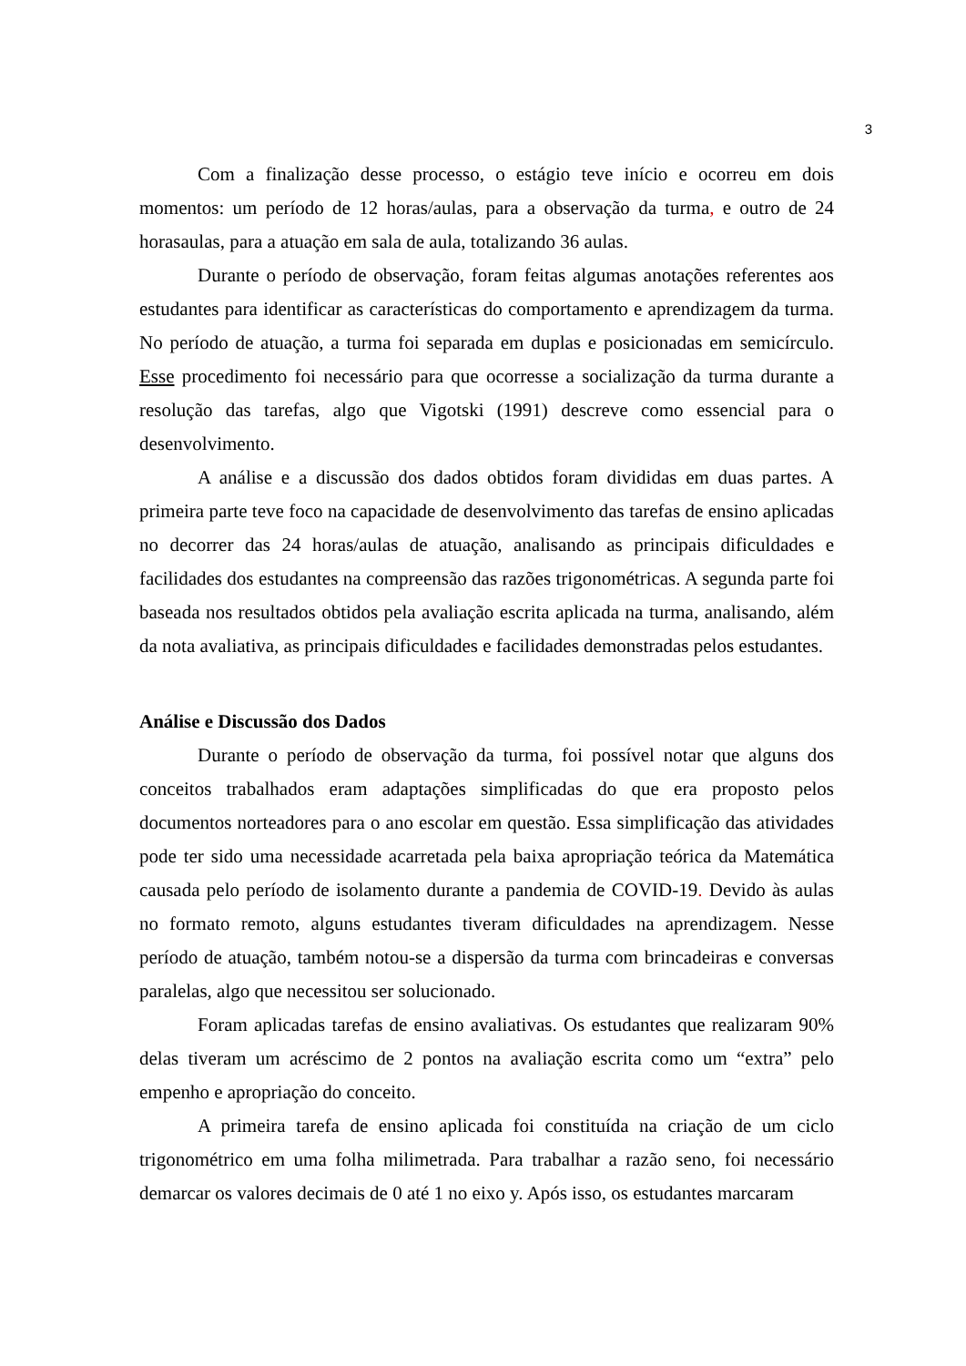3
Com a finalização desse processo, o estágio teve início e ocorreu em dois momentos: um período de 12 horas/aulas, para a observação da turma, e outro de 24 horasaulas, para a atuação em sala de aula, totalizando 36 aulas.
Durante o período de observação, foram feitas algumas anotações referentes aos estudantes para identificar as características do comportamento e aprendizagem da turma. No período de atuação, a turma foi separada em duplas e posicionadas em semicírculo. Esse procedimento foi necessário para que ocorresse a socialização da turma durante a resolução das tarefas, algo que Vigotski (1991) descreve como essencial para o desenvolvimento.
A análise e a discussão dos dados obtidos foram divididas em duas partes. A primeira parte teve foco na capacidade de desenvolvimento das tarefas de ensino aplicadas no decorrer das 24 horas/aulas de atuação, analisando as principais dificuldades e facilidades dos estudantes na compreensão das razões trigonométricas. A segunda parte foi baseada nos resultados obtidos pela avaliação escrita aplicada na turma, analisando, além da nota avaliativa, as principais dificuldades e facilidades demonstradas pelos estudantes.
Análise e Discussão dos Dados
Durante o período de observação da turma, foi possível notar que alguns dos conceitos trabalhados eram adaptações simplificadas do que era proposto pelos documentos norteadores para o ano escolar em questão. Essa simplificação das atividades pode ter sido uma necessidade acarretada pela baixa apropriação teórica da Matemática causada pelo período de isolamento durante a pandemia de COVID-19. Devido às aulas no formato remoto, alguns estudantes tiveram dificuldades na aprendizagem. Nesse período de atuação, também notou-se a dispersão da turma com brincadeiras e conversas paralelas, algo que necessitou ser solucionado.
Foram aplicadas tarefas de ensino avaliativas. Os estudantes que realizaram 90% delas tiveram um acréscimo de 2 pontos na avaliação escrita como um “extra” pelo empenho e apropriação do conceito.
A primeira tarefa de ensino aplicada foi constituída na criação de um ciclo trigonométrico em uma folha milimetrada. Para trabalhar a razão seno, foi necessário demarcar os valores decimais de 0 até 1 no eixo y. Após isso, os estudantes marcaram